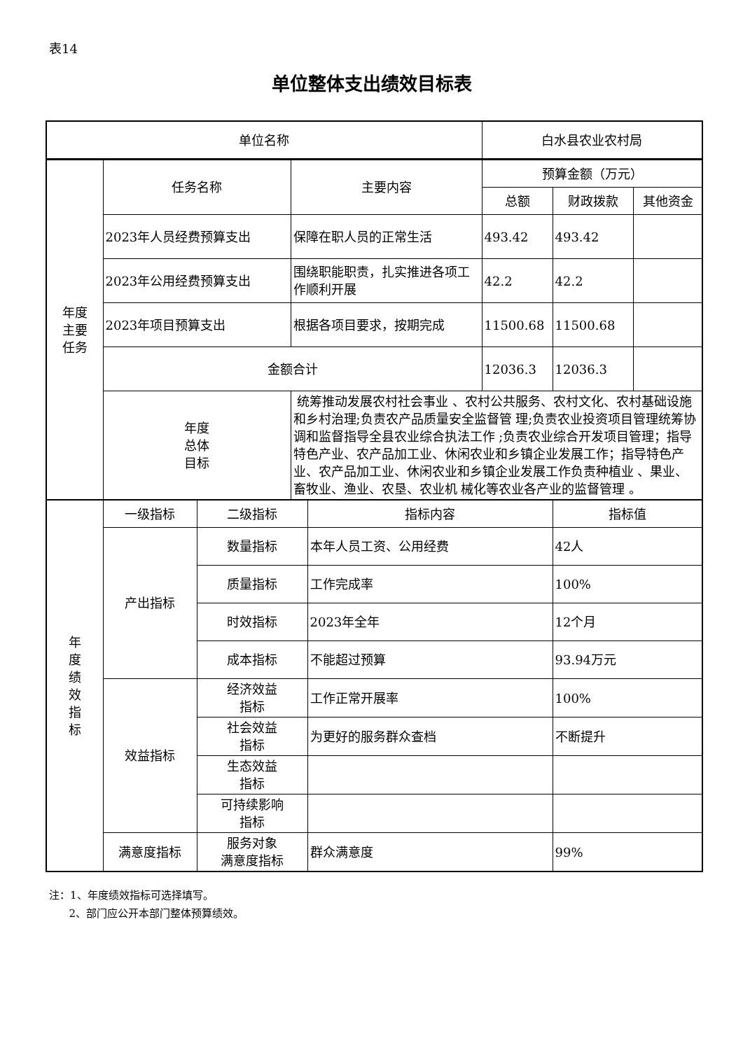表14
单位整体支出绩效目标表
| 单位名称 | 白水县农业农村局 |
| 年度 主要 任务 | 任务名称 | 主要内容 | 预算金额（万元） | | |
| | | | 总额 | 财政拨款 | 其他资金 |
| | 2023年人员经费预算支出 | 保障在职人员的正常生活 | 493.42 | 493.42 | |
| | 2023年公用经费预算支出 | 围绕职能职责，扎实推进各项工作顺利开展 | 42.2 | 42.2 | |
| | 2023年项目预算支出 | 根据各项目要求，按期完成 | 11500.68 | 11500.68 | |
| | 金额合计 | | 12036.3 | 12036.3 | |
| | 年度 总体 目标 | 统筹推动发展农村社会事业 、农村公共服务、农村文化、农村基础设施和乡村治理;负责农产品质量安全监督管 理;负责农业投资项目管理统筹协调和监督指导全县农业综合执法工作 ;负责农业综合开发项目管理；指导特色产业、农产品加工业、休闲农业和乡镇企业发展工作；指导特色产业、农产品加工业、休闲农业和乡镇企业发展工作负责种植业 、果业、畜牧业、渔业、农垦、农业机 械化等农业各产业的监督管理 。 | | | |
| 年 度 绩 效 指 标 | 一级指标 | 二级指标 | 指标内容 | 指标值 |
| | 产出指标 | 数量指标 | 本年人员工资、公用经费 | 42人 |
| | | 质量指标 | 工作完成率 | 100% |
| | | 时效指标 | 2023年全年 | 12个月 |
| | | 成本指标 | 不能超过预算 | 93.94万元 |
| | 效益指标 | 经济效益 指标 | 工作正常开展率 | 100% |
| | | 社会效益 指标 | 为更好的服务群众查档 | 不断提升 |
| | | 生态效益 指标 | | |
| | | 可持续影响 指标 | | |
| | 满意度指标 | 服务对象 满意度指标 | 群众满意度 | 99% |
注：1、年度绩效指标可选择填写。
2、部门应公开本部门整体预算绩效。